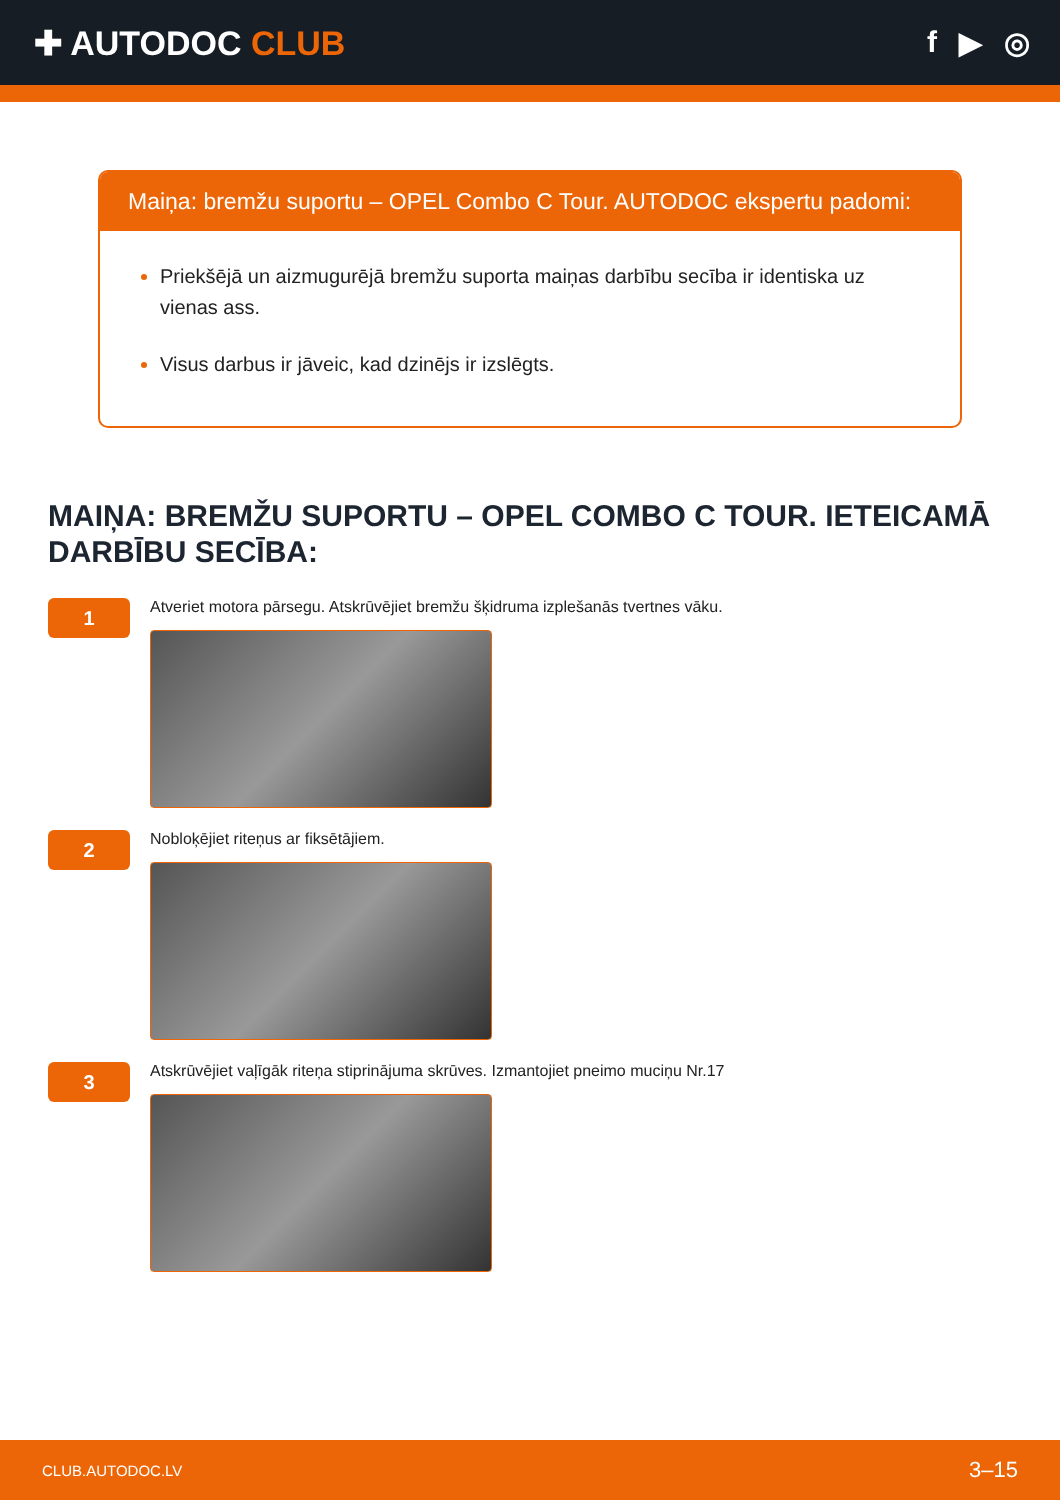✚ AUTODOC CLUB f ▶ ◎
Maiņa: bremžu suportu – OPEL Combo C Tour. AUTODOC ekspertu padomi:
Priekšējā un aizmugurējā bremžu suporta maiņas darbību secība ir identiska uz vienas ass.
Visus darbus ir jāveic, kad dzinējs ir izslēgts.
MAIŅA: BREMŽU SUPORTU – OPEL COMBO C TOUR. IETEICAMĀ DARBĪBU SECĪBA:
1
Atveriet motora pārsegu. Atskrūvējiet bremžu šķidruma izplešanās tvertnes vāku.
2
Nobloķējiet riteņus ar fiksētājiem.
3
Atskrūvējiet vaļīgāk riteņa stiprinājuma skrūves. Izmantojiet pneimo muciņu Nr.17
CLUB.AUTODOC.LV 3–15